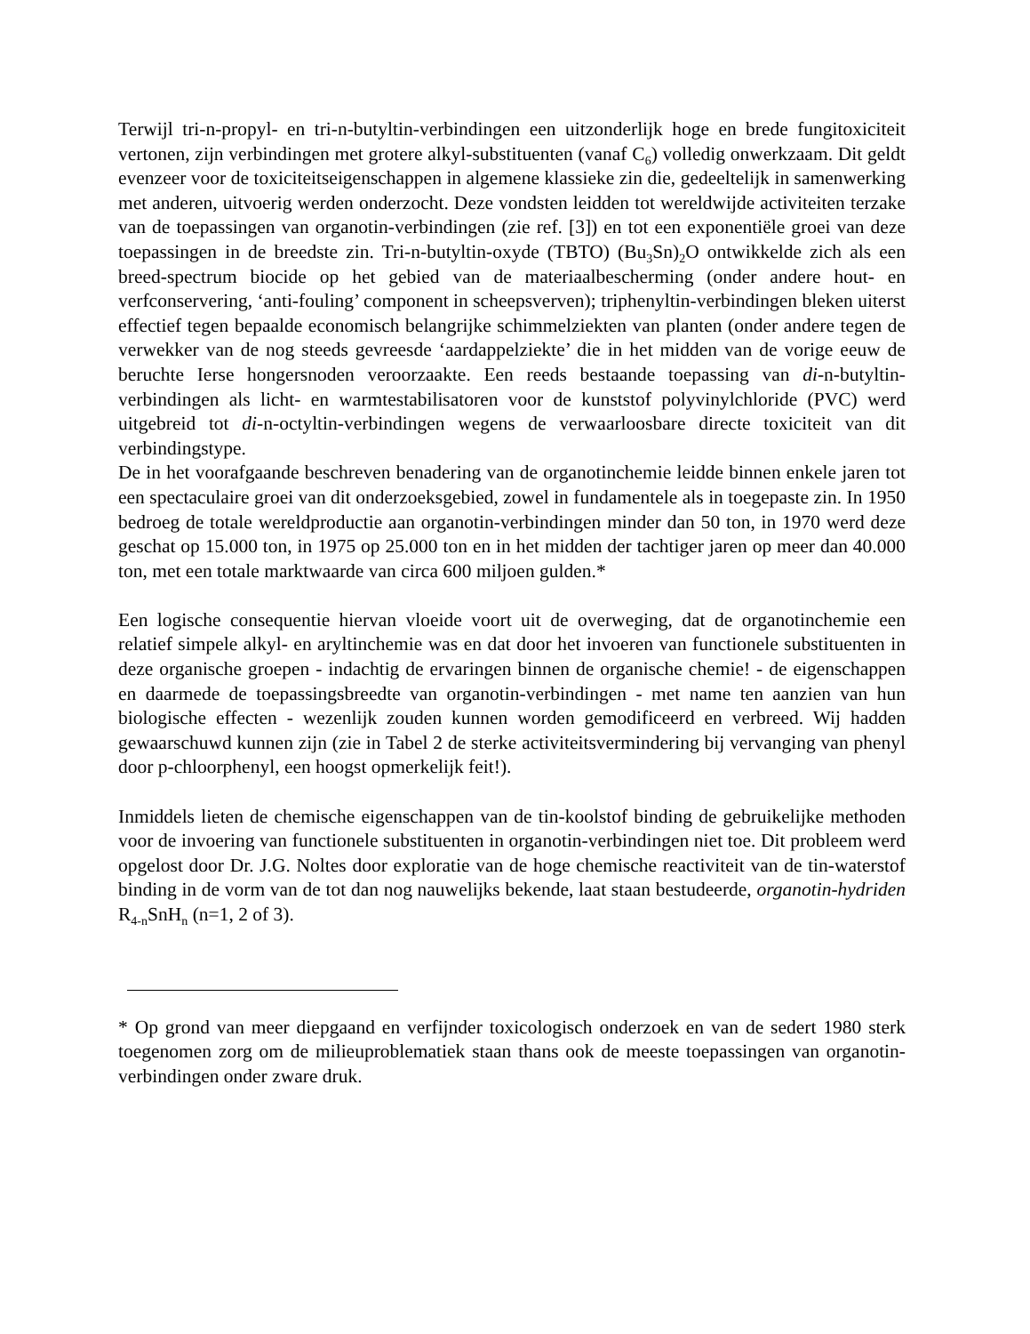Terwijl tri-n-propyl- en tri-n-butyltin-verbindingen een uitzonderlijk hoge en brede fungitoxiciteit vertonen, zijn verbindingen met grotere alkyl-substituenten (vanaf C<sub>6</sub>) volledig onwerkzaam. Dit geldt evenzeer voor de toxiciteitseigenschappen in algemene klassieke zin die, gedeeltelijk in samenwerking met anderen, uitvoerig werden onderzocht. Deze vondsten leidden tot wereldwijde activiteiten terzake van de toepassingen van organotin-verbindingen (zie ref. [3]) en tot een exponentiële groei van deze toepassingen in de breedste zin. Tri-n-butyltin-oxyde (TBTO) (Bu<sub>3</sub>Sn)<sub>2</sub>O ontwikkelde zich als een breed-spectrum biocide op het gebied van de materiaalbescherming (onder andere hout- en verfconservering, ‘anti-fouling’ component in scheepsverven); triphenyltin-verbindingen bleken uiterst effectief tegen bepaalde economisch belangrijke schimmelziekten van planten (onder andere tegen de verwekker van de nog steeds gevreesde ‘aardappelziekte’ die in het midden van de vorige eeuw de beruchte Ierse hongersnoden veroorzaakte. Een reeds bestaande toepassing van di-n-butyltin-verbindingen als licht- en warmtestabilisatoren voor de kunststof polyvinylchloride (PVC) werd uitgebreid tot di-n-octyltin-verbindingen wegens de verwaarloosbare directe toxiciteit van dit verbindingstype.
De in het voorafgaande beschreven benadering van de organotinchemie leidde binnen enkele jaren tot een spectaculaire groei van dit onderzoeksgebied, zowel in fundamentele als in toegepaste zin. In 1950 bedroeg de totale wereldproductie aan organotin-verbindingen minder dan 50 ton, in 1970 werd deze geschat op 15.000 ton, in 1975 op 25.000 ton en in het midden der tachtiger jaren op meer dan 40.000 ton, met een totale marktwaarde van circa 600 miljoen gulden.*
Een logische consequentie hiervan vloeide voort uit de overweging, dat de organotinchemie een relatief simpele alkyl- en aryltinchemie was en dat door het invoeren van functionele substituenten in deze organische groepen - indachtig de ervaringen binnen de organische chemie! - de eigenschappen en daarmede de toepassingsbreedte van organotin-verbindingen - met name ten aanzien van hun biologische effecten - wezenlijk zouden kunnen worden gemodificeerd en verbreed. Wij hadden gewaarschuwd kunnen zijn (zie in Tabel 2 de sterke activiteitsvermindering bij vervanging van phenyl door p-chloorphenyl, een hoogst opmerkelijk feit!).
Inmiddels lieten de chemische eigenschappen van de tin-koolstof binding de gebruikelijke methoden voor de invoering van functionele substituenten in organotin-verbindingen niet toe. Dit probleem werd opgelost door Dr. J.G. Noltes door exploratie van de hoge chemische reactiviteit van de tin-waterstof binding in de vorm van de tot dan nog nauwelijks bekende, laat staan bestudeerde, organotin-hydriden R<sub>4-n</sub>SnH<sub>n</sub> (n=1, 2 of 3).
* Op grond van meer diepgaand en verfijnder toxicologisch onderzoek en van de sedert 1980 sterk toegenomen zorg om de milieuproblematiek staan thans ook de meeste toepassingen van organotin-verbindingen onder zware druk.